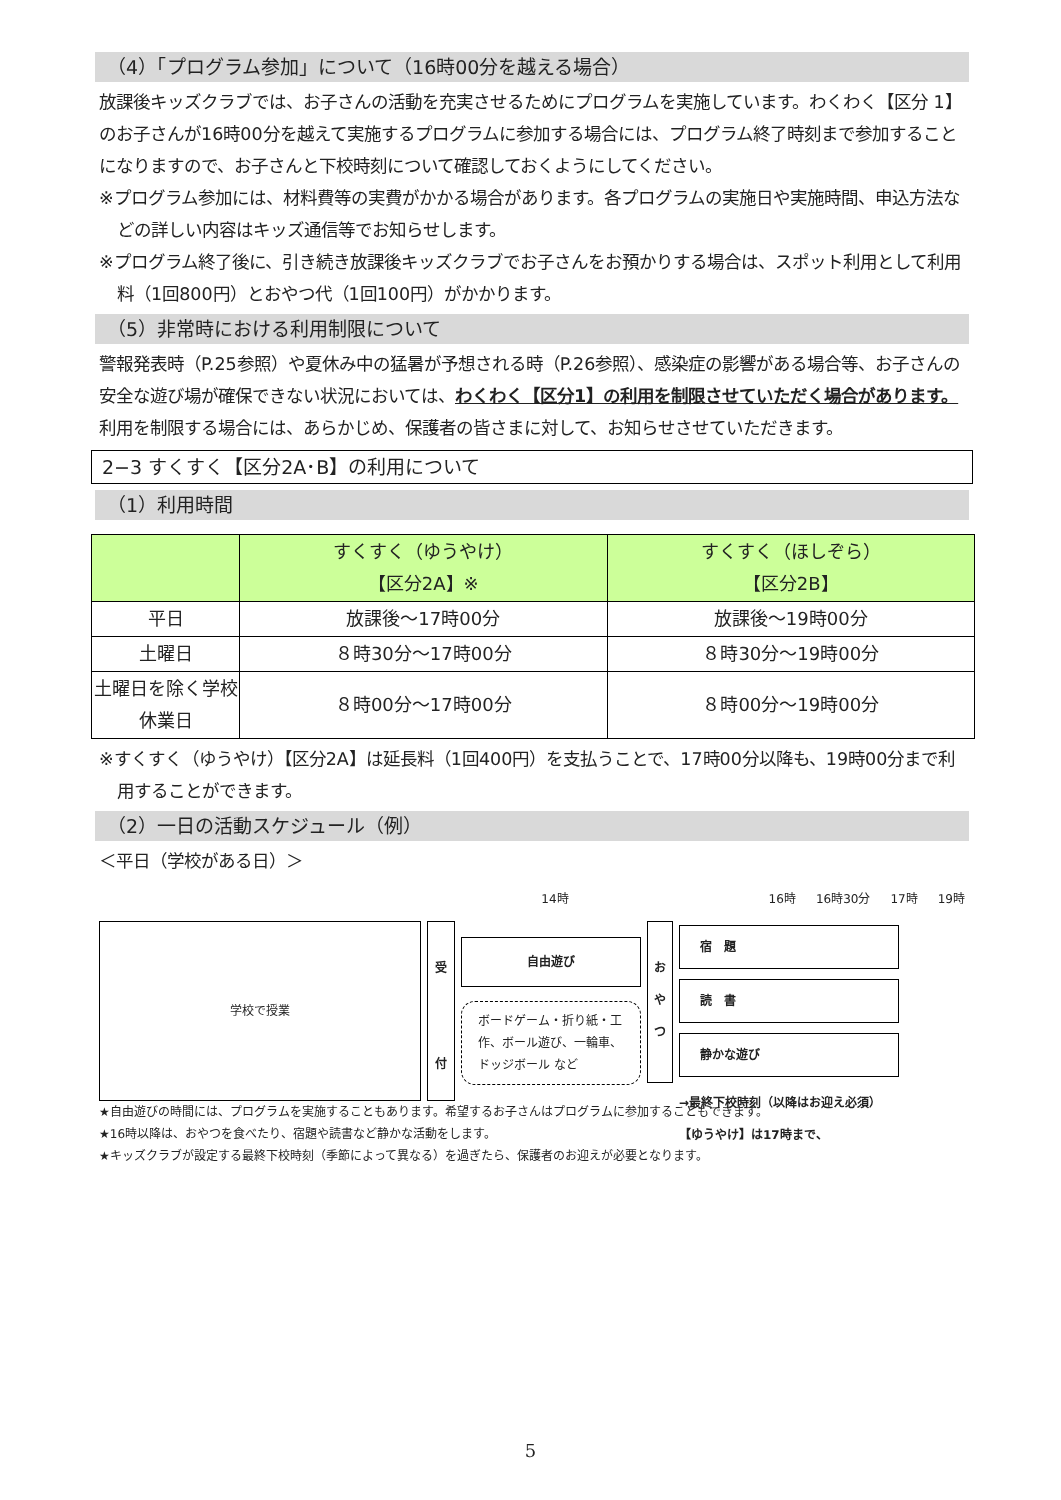（4）「プログラム参加」について（16時00分を越える場合）
放課後キッズクラブでは、お子さんの活動を充実させるためにプログラムを実施しています。わくわく【区分 1】のお子さんが16時00分を越えて実施するプログラムに参加する場合には、プログラム終了時刻まで参加することになりますので、お子さんと下校時刻について確認しておくようにしてください。
※プログラム参加には、材料費等の実費がかかる場合があります。各プログラムの実施日や実施時間、申込方法などの詳しい内容はキッズ通信等でお知らせします。
※プログラム終了後に、引き続き放課後キッズクラブでお子さんをお預かりする場合は、スポット利用として利用料（1回800円）とおやつ代（1回100円）がかかります。
（5）非常時における利用制限について
警報発表時（P.25参照）や夏休み中の猛暑が予想される時（P.26参照）、感染症の影響がある場合等、お子さんの安全な遊び場が確保できない状況においては、わくわく【区分1】の利用を制限させていただく場合があります。
利用を制限する場合には、あらかじめ、保護者の皆さまに対して、お知らせさせていただきます。
2−3 すくすく【区分2A･B】の利用について
（1）利用時間
| | すくすく（ゆうやけ） 【区分2A】※ | すくすく（ほしぞら） 【区分2B】 |
| --- | --- | --- |
| 平日 | 放課後～17時00分 | 放課後～19時00分 |
| 土曜日 | ８時30分～17時00分 | ８時30分～19時00分 |
| 土曜日を除く学校休業日 | ８時00分～17時00分 | ８時00分～19時00分 |
※すくすく（ゆうやけ）【区分2A】は延長料（1回400円）を支払うことで、17時00分以降も、19時00分まで利用することができます。
（2）一日の活動スケジュール（例）
＜平日（学校がある日）＞
14時 16時 16時30分 17時 19時
学校で授業
受
付
自由遊び
ボードゲーム・折り紙・工作、ボール遊び、一輪車、ドッジボール など
お
や
つ
宿　題
読　書
静かな遊び
→最終下校時刻（以降はお迎え必須）
【ゆうやけ】は17時まで、
★自由遊びの時間には、プログラムを実施することもあります。希望するお子さんはプログラムに参加することもできます。
★16時以降は、おやつを食べたり、宿題や読書など静かな活動をします。
★キッズクラブが設定する最終下校時刻（季節によって異なる）を過ぎたら、保護者のお迎えが必要となります。
5